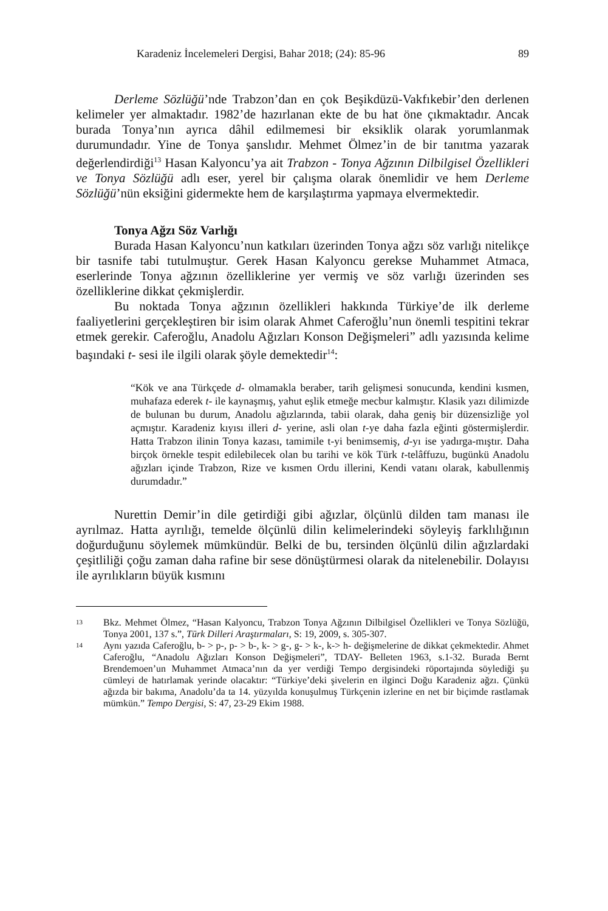Karadeniz İncelemeleri Dergisi, Bahar 2018; (24): 85-96 89
Derleme Sözlüğü’nde Trabzon’dan en çok Beşikdüzü-Vakfıkebir’den derlenen kelimeler yer almaktadır. 1982’de hazırlanan ekte de bu hat öne çıkmaktadır. Ancak burada Tonya’nın ayrıca dâhil edilmemesi bir eksiklik olarak yorumlanmak durumundadır. Yine de Tonya şanslıdır. Mehmet Ölmez’in de bir tanıtma yazarak değerlendirdiği<sup>13</sup> Hasan Kalyoncu’ya ait Trabzon - Tonya Ağzının Dilbilgisel Özellikleri ve Tonya Sözlüğü adlı eser, yerel bir çalışma olarak önemlidir ve hem Derleme Sözlüğü’nün eksiğini gidermekte hem de karşılaştırma yapmaya elvermektedir.
Tonya Ağzı Söz Varlığı
Burada Hasan Kalyoncu’nun katkıları üzerinden Tonya ağzı söz varlığı nitelikçe bir tasnife tabi tutulmuştur. Gerek Hasan Kalyoncu gerekse Muhammet Atmaca, eserlerinde Tonya ağzının özelliklerine yer vermiş ve söz varlığı üzerinden ses özelliklerine dikkat çekmişlerdir.
Bu noktada Tonya ağzının özellikleri hakkında Türkiye’de ilk derleme faaliyetlerini gerçekleştiren bir isim olarak Ahmet Caferoğlu’nun önemli tespitini tekrar etmek gerekir. Caferoğlu, Anadolu Ağızları Konson Değişmeleri” adlı yazısında kelime başındaki t- sesi ile ilgili olarak şöyle demektedir<sup>14</sup>:
“Kök ve ana Türkçede d- olmamakla beraber, tarih gelişmesi sonucunda, kendini kısmen, muhafaza ederek t- ile kaynaşmış, yahut eşlik etmeğe mecbur kalmıştır. Klasik yazı dilimizde de bulunan bu durum, Anadolu ağızlarında, tabii olarak, daha geniş bir düzensizliğe yol açmıştır. Karadeniz kıyısı illeri d- yerine, asli olan t-ye daha fazla eğinti göstermişlerdir. Hatta Trabzon ilinin Tonya kazası, tamimile t-yi benimsemiş, d-yı ise yadırga-mıştır. Daha birçok örnekle tespit edilebilecek olan bu tarihi ve kök Türk t-telâffuzu, bugünkü Anadolu ağızları içinde Trabzon, Rize ve kısmen Ordu illerini, Kendi vatanı olarak, kabullenmiş durumdadır.”
Nurettin Demir’in dile getirdiği gibi ağızlar, ölçünlü dilden tam manası ile ayrılmaz. Hatta ayrılığı, temelde ölçünlü dilin kelimelerindeki söyleyiş farklılığının doğurduğunu söylemek mümkündür. Belki de bu, tersinden ölçünlü dilin ağızlardaki çeşitliliği çoğu zaman daha rafine bir sese dönüştürmesi olarak da nitelenebilir. Dolayısı ile ayrılıkların büyük kısmını
13 Bkz. Mehmet Ölmez, “Hasan Kalyoncu, Trabzon Tonya Ağzının Dilbilgisel Özellikleri ve Tonya Sözlüğü, Tonya 2001, 137 s.”, Türk Dilleri Araştırmaları, S: 19, 2009, s. 305-307.
14 Aynı yazıda Caferoğlu, b- > p-, p- > b-, k- > g-, g- > k-, k-> h- değişmelerine de dikkat çekmektedir. Ahmet Caferoğlu, “Anadolu Ağızları Konson Değişmeleri”, TDAY- Belleten 1963, s.1-32. Burada Bernt Brendemoen’un Muhammet Atmaca’nın da yer verdiği Tempo dergisindeki röportajında söylediği şu cümleyi de hatırlamak yerinde olacaktır: “Türkiye’deki şivelerin en ilginci Doğu Karadeniz ağzı. Çünkü ağızda bir bakıma, Anadolu’da ta 14. yüzyılda konuşulmuş Türkçenin izlerine en net bir biçimde rastlamak mümkün.” Tempo Dergisi, S: 47, 23-29 Ekim 1988.